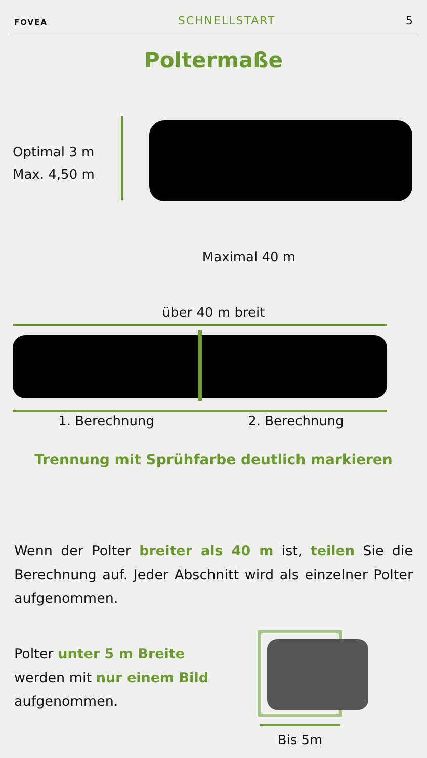FOVEA
SCHNELLSTART
5
Poltermaße
Optimal 3 m
Max. 4,50 m
Maximal 40 m
über 40 m breit
1. Berechnung 2. Berechnung
Trennung mit Sprühfarbe deutlich markieren
Wenn der Polter breiter als 40 m ist, teilen Sie die Berechnung auf. Jeder Abschnitt wird als einzelner Polter aufgenommen.
Polter unter 5 m Breite werden mit nur einem Bild aufgenommen.
Bis 5m